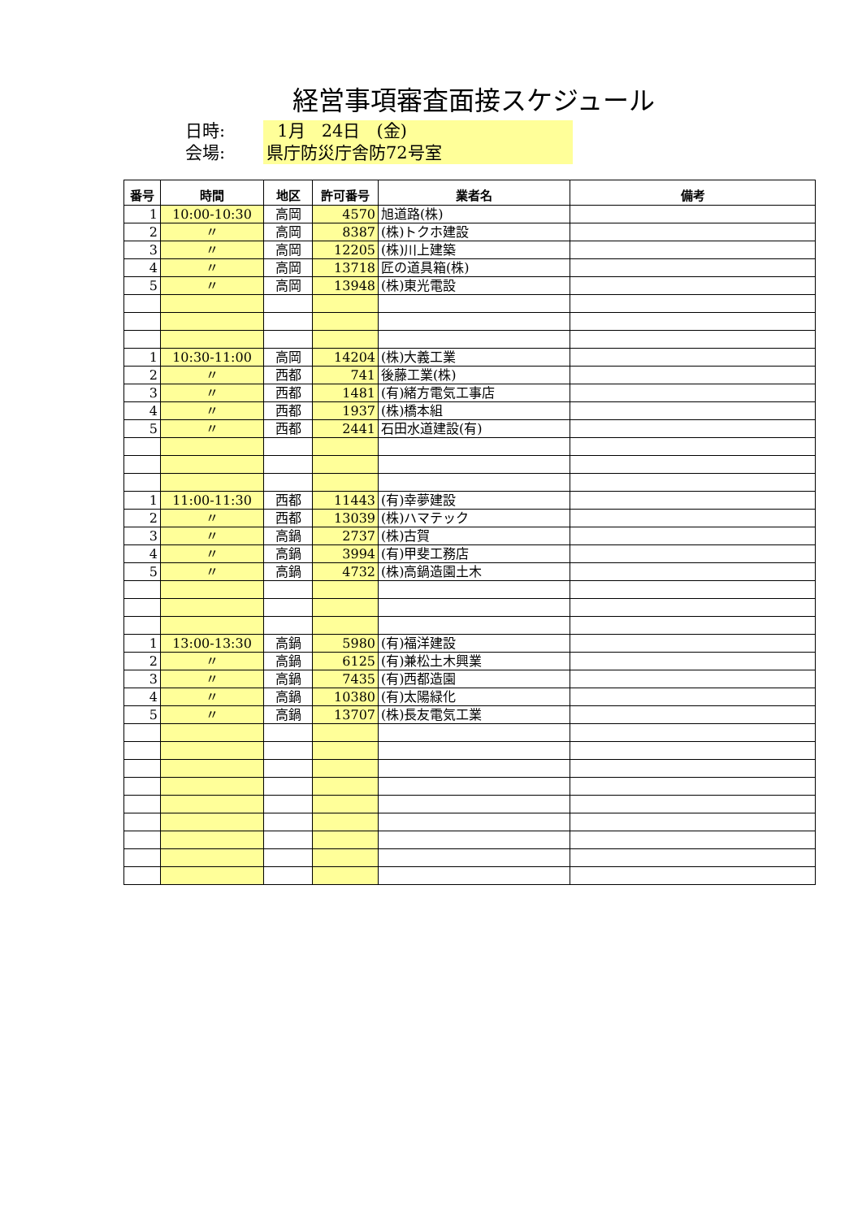経営事項審査面接スケジュール
日時: 1月 24日 (金)
会場: 県庁防災庁舎防72号室
| 番号 | 時間 | 地区 | 許可番号 | 業者名 | 備考 |
| --- | --- | --- | --- | --- | --- |
| 1 | 10:00-10:30 | 高岡 | 4570 | 旭道路(株) | |
| 2 | 〃 | 高岡 | 8387 | (株)トクホ建設 | |
| 3 | 〃 | 高岡 | 12205 | (株)川上建築 | |
| 4 | 〃 | 高岡 | 13718 | 匠の道具箱(株) | |
| 5 | 〃 | 高岡 | 13948 | (株)東光電設 | |
| 1 | 10:30-11:00 | 高岡 | 14204 | (株)大義工業 | |
| 2 | 〃 | 西都 | 741 | 後藤工業(株) | |
| 3 | 〃 | 西都 | 1481 | (有)緒方電気工事店 | |
| 4 | 〃 | 西都 | 1937 | (株)橋本組 | |
| 5 | 〃 | 西都 | 2441 | 石田水道建設(有) | |
| 1 | 11:00-11:30 | 西都 | 11443 | (有)幸夢建設 | |
| 2 | 〃 | 西都 | 13039 | (株)ハマテック | |
| 3 | 〃 | 高鍋 | 2737 | (株)古賀 | |
| 4 | 〃 | 高鍋 | 3994 | (有)甲斐工務店 | |
| 5 | 〃 | 高鍋 | 4732 | (株)高鍋造園土木 | |
| 1 | 13:00-13:30 | 高鍋 | 5980 | (有)福洋建設 | |
| 2 | 〃 | 高鍋 | 6125 | (有)兼松土木興業 | |
| 3 | 〃 | 高鍋 | 7435 | (有)西都造園 | |
| 4 | 〃 | 高鍋 | 10380 | (有)太陽緑化 | |
| 5 | 〃 | 高鍋 | 13707 | (株)長友電気工業 | |